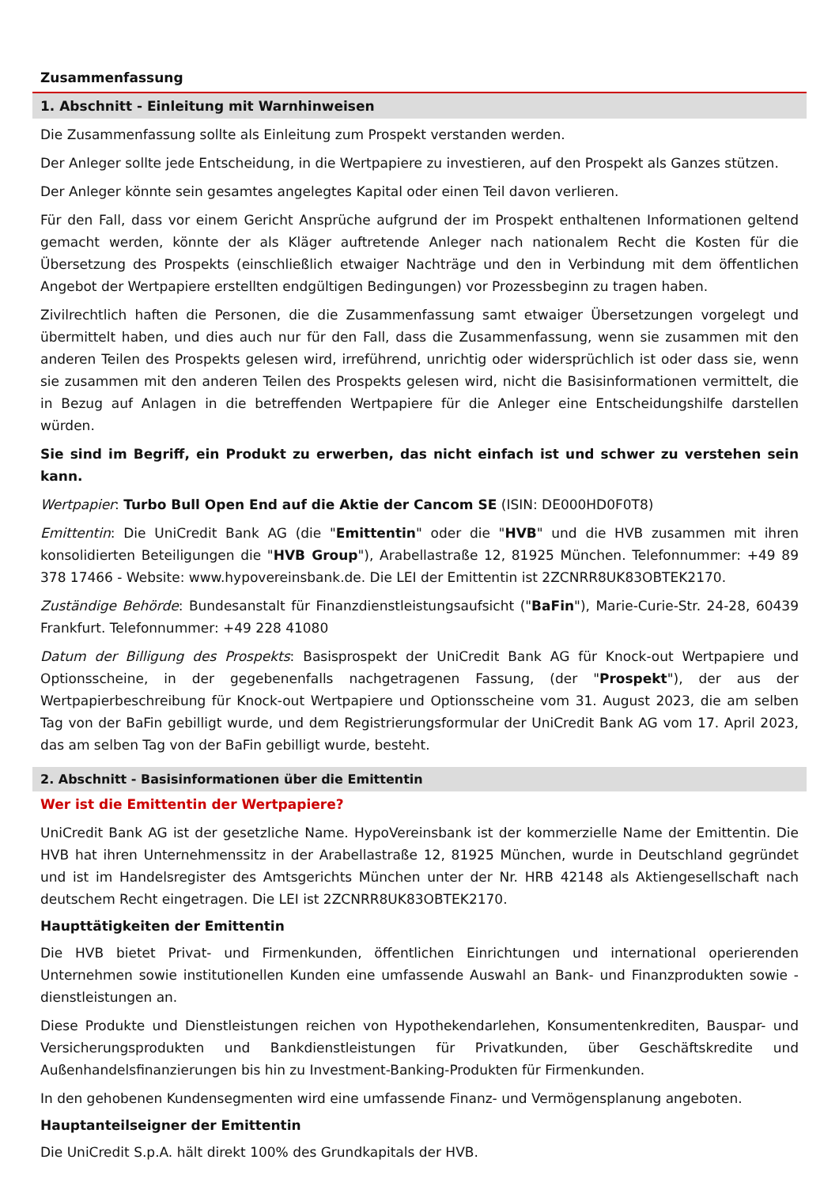Zusammenfassung
1. Abschnitt - Einleitung mit Warnhinweisen
Die Zusammenfassung sollte als Einleitung zum Prospekt verstanden werden.
Der Anleger sollte jede Entscheidung, in die Wertpapiere zu investieren, auf den Prospekt als Ganzes stützen.
Der Anleger könnte sein gesamtes angelegtes Kapital oder einen Teil davon verlieren.
Für den Fall, dass vor einem Gericht Ansprüche aufgrund der im Prospekt enthaltenen Informationen geltend gemacht werden, könnte der als Kläger auftretende Anleger nach nationalem Recht die Kosten für die Übersetzung des Prospekts (einschließlich etwaiger Nachträge und den in Verbindung mit dem öffentlichen Angebot der Wertpapiere erstellten endgültigen Bedingungen) vor Prozessbeginn zu tragen haben.
Zivilrechtlich haften die Personen, die die Zusammenfassung samt etwaiger Übersetzungen vorgelegt und übermittelt haben, und dies auch nur für den Fall, dass die Zusammenfassung, wenn sie zusammen mit den anderen Teilen des Prospekts gelesen wird, irreführend, unrichtig oder widersprüchlich ist oder dass sie, wenn sie zusammen mit den anderen Teilen des Prospekts gelesen wird, nicht die Basisinformationen vermittelt, die in Bezug auf Anlagen in die betreffenden Wertpapiere für die Anleger eine Entscheidungshilfe darstellen würden.
Sie sind im Begriff, ein Produkt zu erwerben, das nicht einfach ist und schwer zu verstehen sein kann.
Wertpapier: Turbo Bull Open End auf die Aktie der Cancom SE (ISIN: DE000HD0F0T8)
Emittentin: Die UniCredit Bank AG (die "Emittentin" oder die "HVB" und die HVB zusammen mit ihren konsolidierten Beteiligungen die "HVB Group"), Arabellastraße 12, 81925 München. Telefonnummer: +49 89 378 17466 - Website: www.hypovereinsbank.de. Die LEI der Emittentin ist 2ZCNRR8UK83OBTEK2170.
Zuständige Behörde: Bundesanstalt für Finanzdienstleistungsaufsicht ("BaFin"), Marie-Curie-Str. 24-28, 60439 Frankfurt. Telefonnummer: +49 228 41080
Datum der Billigung des Prospekts: Basisprospekt der UniCredit Bank AG für Knock-out Wertpapiere und Optionsscheine, in der gegebenenfalls nachgetragenen Fassung, (der "Prospekt"), der aus der Wertpapierbeschreibung für Knock-out Wertpapiere und Optionsscheine vom 31. August 2023, die am selben Tag von der BaFin gebilligt wurde, und dem Registrierungsformular der UniCredit Bank AG vom 17. April 2023, das am selben Tag von der BaFin gebilligt wurde, besteht.
2. Abschnitt - Basisinformationen über die Emittentin
Wer ist die Emittentin der Wertpapiere?
UniCredit Bank AG ist der gesetzliche Name. HypoVereinsbank ist der kommerzielle Name der Emittentin. Die HVB hat ihren Unternehmenssitz in der Arabellastraße 12, 81925 München, wurde in Deutschland gegründet und ist im Handelsregister des Amtsgerichts München unter der Nr. HRB 42148 als Aktiengesellschaft nach deutschem Recht eingetragen. Die LEI ist 2ZCNRR8UK83OBTEK2170.
Haupttätigkeiten der Emittentin
Die HVB bietet Privat- und Firmenkunden, öffentlichen Einrichtungen und international operierenden Unternehmen sowie institutionellen Kunden eine umfassende Auswahl an Bank- und Finanzprodukten sowie -dienstleistungen an.
Diese Produkte und Dienstleistungen reichen von Hypothekendarlehen, Konsumentenkrediten, Bauspar- und Versicherungsprodukten und Bankdienstleistungen für Privatkunden, über Geschäftskredite und Außenhandelsfinanzierungen bis hin zu Investment-Banking-Produkten für Firmenkunden.
In den gehobenen Kundensegmenten wird eine umfassende Finanz- und Vermögensplanung angeboten.
Hauptanteilseigner der Emittentin
Die UniCredit S.p.A. hält direkt 100% des Grundkapitals der HVB.